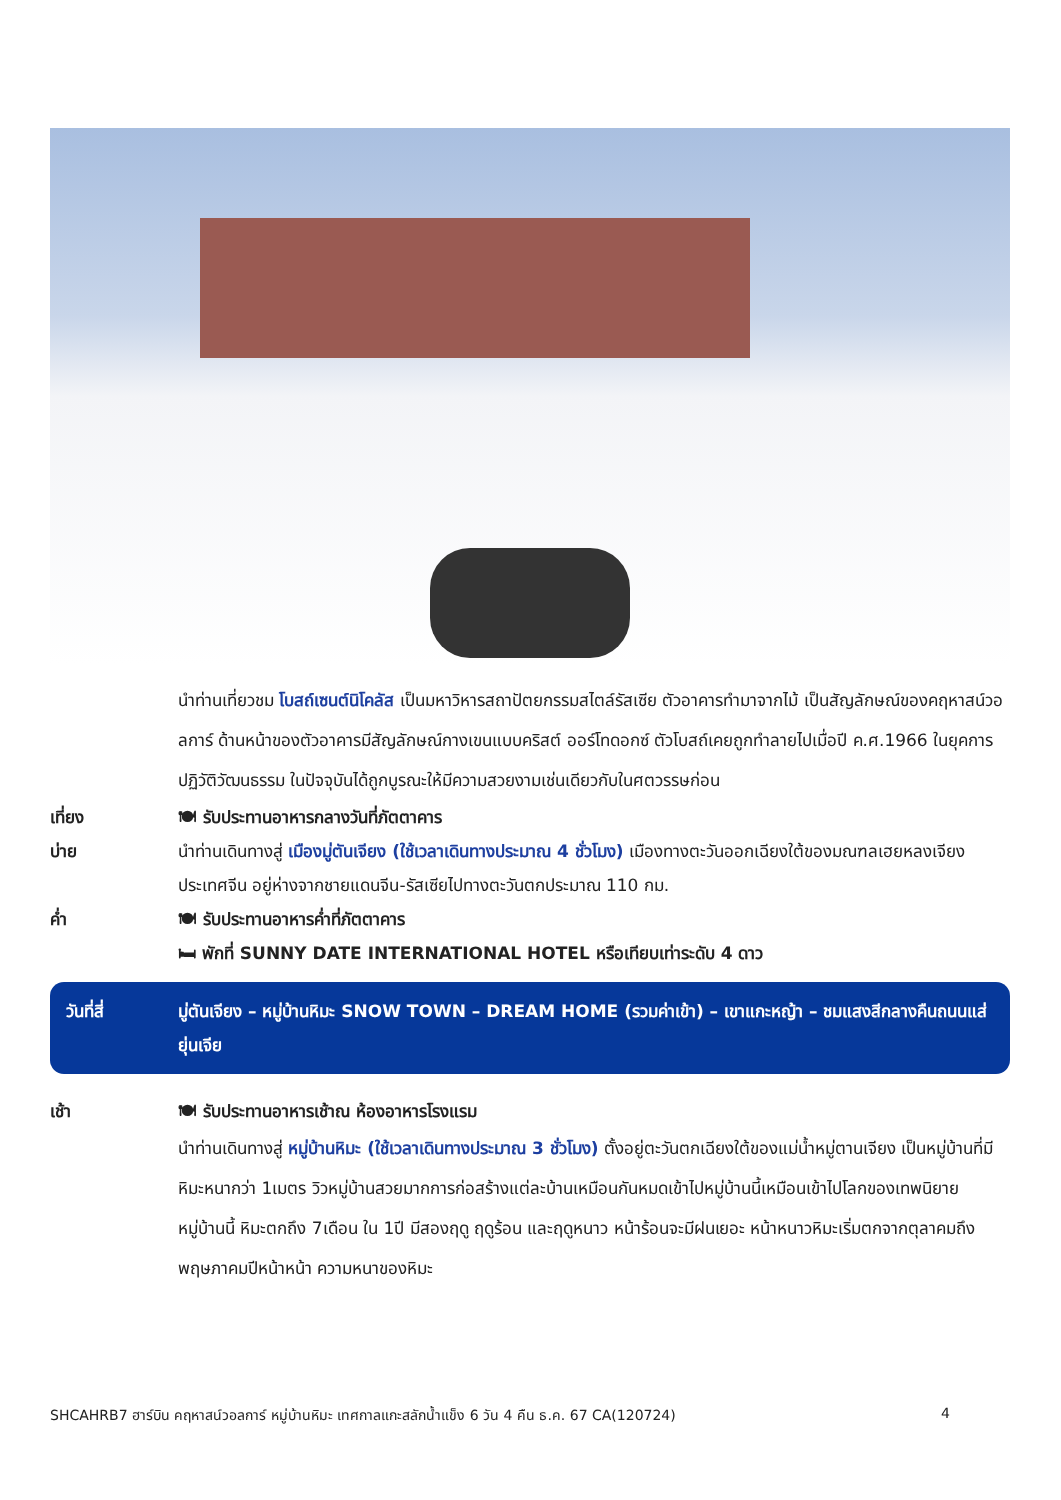นำท่านเที่ยวชม โบสถ์เซนต์นิโคลัส เป็นมหาวิหารสถาปัตยกรรมสไตล์รัสเซีย ตัวอาคารทำมาจากไม้ เป็นสัญลักษณ์ของคฤหาสน์วอลการ์ ด้านหน้าของตัวอาคารมีสัญลักษณ์กางเขนแบบคริสต์ ออร์โทดอกซ์ ตัวโบสถ์เคยถูกทำลายไปเมื่อปี ค.ศ.1966 ในยุคการปฏิวัติวัฒนธรรม ในปัจจุบันได้ถูกบูรณะให้มีความสวยงามเช่นเดียวกับในศตวรรษก่อน
เที่ยง 🍽 รับประทานอาหารกลางวันที่ภัตตาคาร
บ่าย นำท่านเดินทางสู่ เมืองมู่ตันเจียง (ใช้เวลาเดินทางประมาณ 4 ชั่วโมง) เมืองทางตะวันออกเฉียงใต้ของมณฑลเฮยหลงเจียง ประเทศจีน อยู่ห่างจากชายแดนจีน-รัสเซียไปทางตะวันตกประมาณ 110 กม.
ค่ำ 🍽 รับประทานอาหารค่ำที่ภัตตาคาร
🛏 พักที่ SUNNY DATE INTERNATIONAL HOTEL หรือเทียบเท่าระดับ 4 ดาว
วันที่สี่ มู่ตันเจียง – หมู่บ้านหิมะ SNOW TOWN – DREAM HOME (รวมค่าเข้า) – เขาแกะหญ้า – ชมแสงสีกลางคืนถนนแส่ยุ่นเจีย
เช้า 🍽 รับประทานอาหารเช้าณ ห้องอาหารโรงแรม
นำท่านเดินทางสู่ หมู่บ้านหิมะ (ใช้เวลาเดินทางประมาณ 3 ชั่วโมง) ตั้งอยู่ตะวันตกเฉียงใต้ของแม่น้ำหมู่ตานเจียง เป็นหมู่บ้านที่มีหิมะหนากว่า 1เมตร วิวหมู่บ้านสวยมากการก่อสร้างแต่ละบ้านเหมือนกันหมดเข้าไปหมู่บ้านนี้เหมือนเข้าไปโลกของเทพนิยาย หมู่บ้านนี้ หิมะตกถึง 7เดือน ใน 1ปี มีสองฤดู ฤดูร้อน และฤดูหนาว หน้าร้อนจะมีฝนเยอะ หน้าหนาวหิมะเริ่มตกจากตุลาคมถึงพฤษภาคมปีหน้าหน้า ความหนาของหิมะ
SHCAHRB7 ฮาร์บิน คฤหาสน์วอลการ์ หมู่บ้านหิมะ เทศกาลแกะสลักน้ำแข็ง 6 วัน 4 คืน ธ.ค. 67 CA(120724) 4